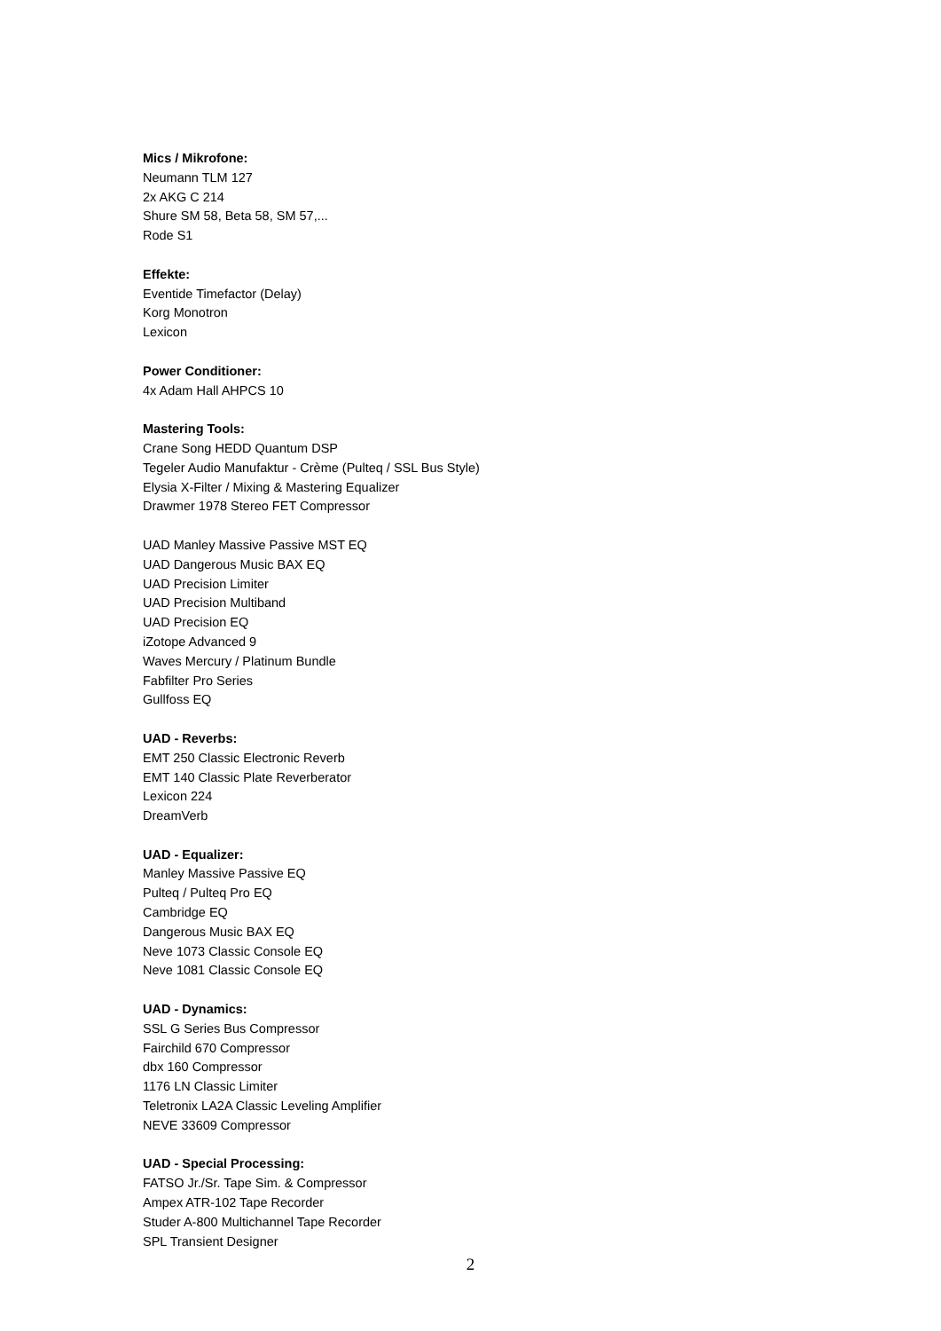Mics / Mikrofone:
Neumann TLM 127
2x AKG C 214
Shure SM 58, Beta 58, SM 57,...
Rode S1
Effekte:
Eventide Timefactor (Delay)
Korg Monotron
Lexicon
Power Conditioner:
4x Adam Hall AHPCS 10
Mastering Tools:
Crane Song HEDD Quantum DSP
Tegeler Audio Manufaktur - Crème (Pulteq / SSL Bus Style)
Elysia X-Filter / Mixing & Mastering Equalizer
Drawmer 1978 Stereo FET Compressor
UAD Manley Massive Passive MST EQ
UAD Dangerous Music BAX EQ
UAD Precision Limiter
UAD Precision Multiband
UAD Precision EQ
iZotope Advanced 9
Waves Mercury / Platinum Bundle
Fabfilter Pro Series
Gullfoss EQ
UAD - Reverbs:
EMT 250 Classic Electronic Reverb
EMT 140 Classic Plate Reverberator
Lexicon 224
DreamVerb
UAD - Equalizer:
Manley Massive Passive EQ
Pulteq / Pulteq Pro EQ
Cambridge EQ
Dangerous Music BAX EQ
Neve 1073 Classic Console EQ
Neve 1081 Classic Console EQ
UAD - Dynamics:
SSL G Series Bus Compressor
Fairchild 670 Compressor
dbx 160 Compressor
1176 LN Classic Limiter
Teletronix LA2A Classic Leveling Amplifier
NEVE 33609 Compressor
UAD - Special Processing:
FATSO Jr./Sr. Tape Sim. & Compressor
Ampex ATR-102 Tape Recorder
Studer A-800 Multichannel Tape Recorder
SPL Transient Designer
2